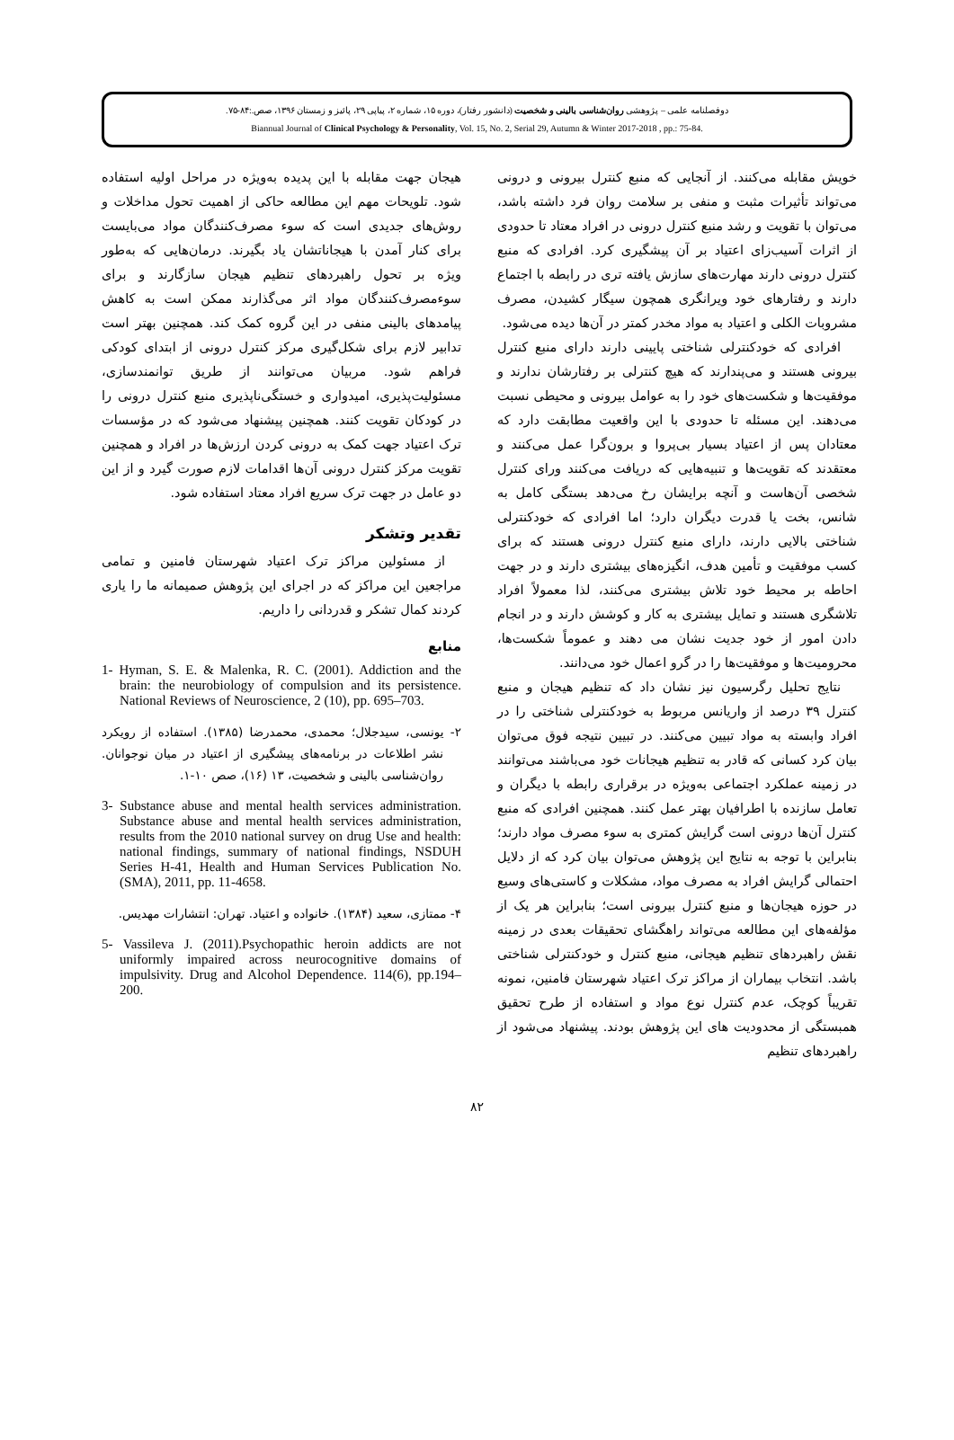دوفصلنامه علمی – پژوهشی روان‌شناسی بالینی و شخصیت (دانشور رفتار)، دوره ۱۵، شماره ۲، پیاپی ۲۹، پائیز و زمستان ۱۳۹۶، صص.:۸۴-۷۵.
Biannual Journal of Clinical Psychology & Personality, Vol. 15, No. 2, Serial 29, Autumn & Winter 2017-2018 , pp.: 75-84.
خویش مقابله می‌کنند. از آنجایی که منبع کنترل بیرونی و درونی می‌تواند تأثیرات مثبت و منفی بر سلامت روان فرد داشته باشد، می‌توان با تقویت و رشد منبع کنترل درونی در افراد معتاد تا حدودی از اثرات آسیب‌زای اعتیاد بر آن پیشگیری کرد. افرادی که منبع کنترل درونی دارند مهارت‌های سازش یافته تری در رابطه با اجتماع دارند و رفتارهای خود ویرانگری همچون سیگار کشیدن، مصرف مشروبات الکلی و اعتیاد به مواد مخدر کمتر در آن‌ها دیده می‌شود.
افرادی که خودکنترلی شناختی پایینی دارند دارای منبع کنترل بیرونی هستند و می‌پندارند که هیچ کنترلی بر رفتارشان ندارند و موفقیت‌ها و شکست‌های خود را به عوامل بیرونی و محیطی نسبت می‌دهند. این مسئله تا حدودی با این واقعیت مطابقت دارد که معتادان پس از اعتیاد بسیار بی‌پروا و برون‌گرا عمل می‌کنند و معتقدند که تقویت‌ها و تنبیه‌هایی که دریافت می‌کنند ورای کنترل شخصی آن‌هاست و آنچه برایشان رخ می‌دهد بستگی کامل به شانس، بخت یا قدرت دیگران دارد؛ اما افرادی که خودکنترلی شناختی بالایی دارند، دارای منبع کنترل درونی هستند که برای کسب موفقیت و تأمین هدف، انگیزه‌های بیشتری دارند و در جهت احاطه بر محیط خود تلاش بیشتری می‌کنند، لذا معمولاً افراد تلاشگری هستند و تمایل بیشتری به کار و کوشش دارند و در انجام دادن امور از خود جدیت نشان می دهند و عموماً شکست‌ها، محرومیت‌ها و موفقیت‌ها را در گرو اعمال خود می‌دانند.
نتایج تحلیل رگرسیون نیز نشان داد که تنظیم هیجان و منبع کنترل ۳۹ درصد از واریانس مربوط به خودکنترلی شناختی را در افراد وابسته به مواد تبیین می‌کنند. در تبیین نتیجه فوق می‌توان بیان کرد کسانی که قادر به تنظیم هیجانات خود می‌باشند می‌توانند در زمینه عملکرد اجتماعی به‌ویژه در برقراری رابطه با دیگران و تعامل سازنده با اطرافیان بهتر عمل کنند. همچنین افرادی که منبع کنترل آن‌ها درونی است گرایش کمتری به سوء مصرف مواد دارند؛ بنابراین با توجه به نتایج این پژوهش می‌توان بیان کرد که از دلایل احتمالی گرایش افراد به مصرف مواد، مشکلات و کاستی‌های وسیع در حوزه هیجان‌ها و منبع کنترل بیرونی است؛ بنابراین هر یک از مؤلفه‌های این مطالعه می‌تواند راهگشای تحقیقات بعدی در زمینه نقش راهبردهای تنظیم هیجانی، منبع کنترل و خودکنترلی شناختی باشد. انتخاب بیماران از مراکز ترک اعتیاد شهرستان فامنین، نمونه تقریباً کوچک، عدم کنترل نوع مواد و استفاده از طرح تحقیق همبستگی از محدودیت های این پژوهش بودند. پیشنهاد می‌شود از راهبردهای تنظیم
هیجان جهت مقابله با این پدیده به‌ویژه در مراحل اولیه استفاده شود. تلویحات مهم این مطالعه حاکی از اهمیت تحول مداخلات و روش‌های جدیدی است که سوء مصرف‌کنندگان مواد می‌بایست برای کنار آمدن با هیجاناتشان یاد بگیرند. درمان‌هایی که به‌طور ویژه بر تحول راهبردهای تنظیم هیجان سازگارند و برای سوءمصرف‌کنندگان مواد اثر می‌گذارند ممکن است به کاهش پیامدهای بالینی منفی در این گروه کمک کند. همچنین بهتر است تدابیر لازم برای شکل‌گیری مرکز کنترل درونی از ابتدای کودکی فراهم شود. مربیان می‌توانند از طریق توانمندسازی، مسئولیت‌پذیری، امیدواری و خستگی‌ناپذیری منبع کنترل درونی را در کودکان تقویت کنند. همچنین پیشنهاد می‌شود که در مؤسسات ترک اعتیاد جهت کمک به درونی کردن ارزش‌ها در افراد و همچنین تقویت مرکز کنترل درونی آن‌ها اقدامات لازم صورت گیرد و از این دو عامل در جهت ترک سریع افراد معتاد استفاده شود.
تقدیر وتشکر
از مسئولین مراکز ترک اعتیاد شهرستان فامنین و تمامی مراجعین این مراکز که در اجرای این پژوهش صمیمانه ما را یاری کردند کمال تشکر و قدردانی را داریم.
منابع
1- Hyman, S. E. & Malenka, R. C. (2001). Addiction and the brain: the neurobiology of compulsion and its persistence. National Reviews of Neuroscience, 2 (10), pp. 695–703.
۲- یونسی، سیدجلال؛ محمدی، محمدرضا (۱۳۸۵). استفاده از رویکرد نشر اطلاعات در برنامه‌های پیشگیری از اعتیاد در میان نوجوانان. روان‌شناسی بالینی و شخصیت، ۱۳ (۱۶)، صص ۱۰-۱.
3- Substance abuse and mental health services administration. Substance abuse and mental health services administration, results from the 2010 national survey on drug Use and health: national findings, summary of national findings, NSDUH Series H-41, Health and Human Services Publication No. (SMA), 2011, pp. 11-4658.
۴- ممتازی، سعید (۱۳۸۴). خانواده و اعتیاد. تهران: انتشارات مهدیس.
5- Vassileva J. (2011).Psychopathic heroin addicts are not uniformly impaired across neurocognitive domains of impulsivity. Drug and Alcohol Dependence. 114(6), pp.194–200.
۸۲